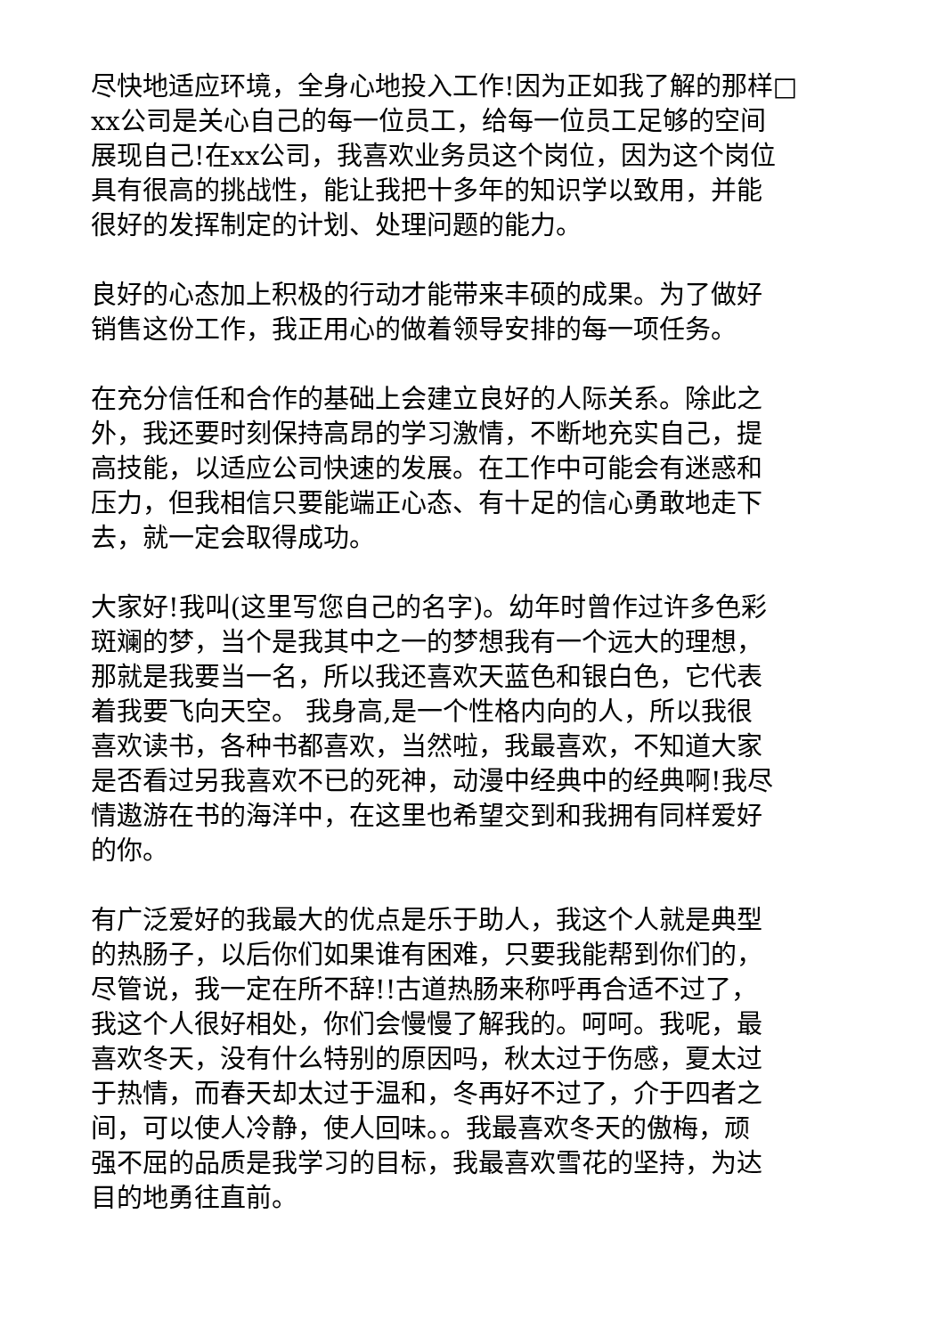尽快地适应环境，全身心地投入工作!因为正如我了解的那样□
xx公司是关心自己的每一位员工，给每一位员工足够的空间
展现自己!在xx公司，我喜欢业务员这个岗位，因为这个岗位
具有很高的挑战性，能让我把十多年的知识学以致用，并能
很好的发挥制定的计划、处理问题的能力。
良好的心态加上积极的行动才能带来丰硕的成果。为了做好
销售这份工作，我正用心的做着领导安排的每一项任务。
在充分信任和合作的基础上会建立良好的人际关系。除此之
外，我还要时刻保持高昂的学习激情，不断地充实自己，提
高技能，以适应公司快速的发展。在工作中可能会有迷惑和
压力，但我相信只要能端正心态、有十足的信心勇敢地走下
去，就一定会取得成功。
大家好!我叫(这里写您自己的名字)。幼年时曾作过许多色彩
斑斓的梦，当个是我其中之一的梦想我有一个远大的理想，
那就是我要当一名，所以我还喜欢天蓝色和银白色，它代表
着我要飞向天空。 我身高,是一个性格内向的人，所以我很
喜欢读书，各种书都喜欢，当然啦，我最喜欢，不知道大家
是否看过另我喜欢不已的死神，动漫中经典中的经典啊!我尽
情遨游在书的海洋中，在这里也希望交到和我拥有同样爱好
的你。
有广泛爱好的我最大的优点是乐于助人，我这个人就是典型
的热肠子，以后你们如果谁有困难，只要我能帮到你们的，
尽管说，我一定在所不辞!!古道热肠来称呼再合适不过了，
我这个人很好相处，你们会慢慢了解我的。呵呵。我呢，最
喜欢冬天，没有什么特别的原因吗，秋太过于伤感，夏太过
于热情，而春天却太过于温和，冬再好不过了，介于四者之
间，可以使人冷静，使人回味。。我最喜欢冬天的傲梅，顽
强不屈的品质是我学习的目标，我最喜欢雪花的坚持，为达
目的地勇往直前。